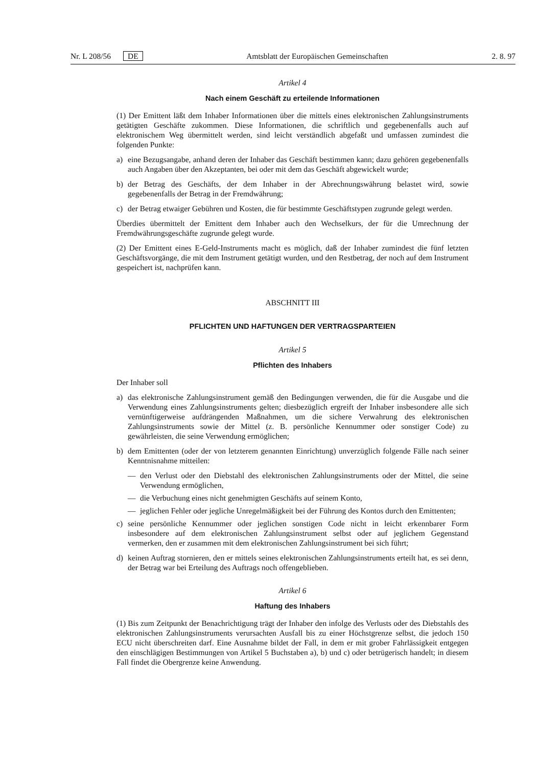Nr. L 208/56 DE Amtsblatt der Europäischen Gemeinschaften
2. 8. 97
Artikel 4
Nach einem Geschäft zu erteilende Informationen
(1) Der Emittent läßt dem Inhaber Informationen über die mittels eines elektronischen Zahlungsinstruments getätigten Geschäfte zukommen. Diese Informationen, die schriftlich und gegebenenfalls auch auf elektronischem Weg übermittelt werden, sind leicht verständlich abgefaßt und umfassen zumindest die folgenden Punkte:
a) eine Bezugsangabe, anhand deren der Inhaber das Geschäft bestimmen kann; dazu gehören gegebenenfalls auch Angaben über den Akzeptanten, bei oder mit dem das Geschäft abgewickelt wurde;
b) der Betrag des Geschäfts, der dem Inhaber in der Abrechnungswährung belastet wird, sowie gegebenenfalls der Betrag in der Fremdwährung;
c) der Betrag etwaiger Gebühren und Kosten, die für bestimmte Geschäftstypen zugrunde gelegt werden.
Überdies übermittelt der Emittent dem Inhaber auch den Wechselkurs, der für die Umrechnung der Fremdwährungsgeschäfte zugrunde gelegt wurde.
(2) Der Emittent eines E-Geld-Instruments macht es möglich, daß der Inhaber zumindest die fünf letzten Geschäftsvorgänge, die mit dem Instrument getätigt wurden, und den Restbetrag, der noch auf dem Instrument gespeichert ist, nachprüfen kann.
ABSCHNITT III
PFLICHTEN UND HAFTUNGEN DER VERTRAGSPARTEIEN
Artikel 5
Pflichten des Inhabers
Der Inhaber soll
a) das elektronische Zahlungsinstrument gemäß den Bedingungen verwenden, die für die Ausgabe und die Verwendung eines Zahlungsinstruments gelten; diesbezüglich ergreift der Inhaber insbesondere alle sich vernünftigerweise aufdrängenden Maßnahmen, um die sichere Verwahrung des elektronischen Zahlungsinstruments sowie der Mittel (z. B. persönliche Kennummer oder sonstiger Code) zu gewährleisten, die seine Verwendung ermöglichen;
b) dem Emittenten (oder der von letzterem genannten Einrichtung) unverzüglich folgende Fälle nach seiner Kenntnisnahme mitteilen:
— den Verlust oder den Diebstahl des elektronischen Zahlungsinstruments oder der Mittel, die seine Verwendung ermöglichen,
— die Verbuchung eines nicht genehmigten Geschäfts auf seinem Konto,
— jeglichen Fehler oder jegliche Unregelmäßigkeit bei der Führung des Kontos durch den Emittenten;
c) seine persönliche Kennummer oder jeglichen sonstigen Code nicht in leicht erkennbarer Form insbesondere auf dem elektronischen Zahlungsinstrument selbst oder auf jeglichem Gegenstand vermerken, den er zusammen mit dem elektronischen Zahlungsinstrument bei sich führt;
d) keinen Auftrag stornieren, den er mittels seines elektronischen Zahlungsinstruments erteilt hat, es sei denn, der Betrag war bei Erteilung des Auftrags noch offengeblieben.
Artikel 6
Haftung des Inhabers
(1) Bis zum Zeitpunkt der Benachrichtigung trägt der Inhaber den infolge des Verlusts oder des Diebstahls des elektronischen Zahlungsinstruments verursachten Ausfall bis zu einer Höchstgrenze selbst, die jedoch 150 ECU nicht überschreiten darf. Eine Ausnahme bildet der Fall, in dem er mit grober Fahrlässigkeit entgegen den einschlägigen Bestimmungen von Artikel 5 Buchstaben a), b) und c) oder betrügerisch handelt; in diesem Fall findet die Obergrenze keine Anwendung.